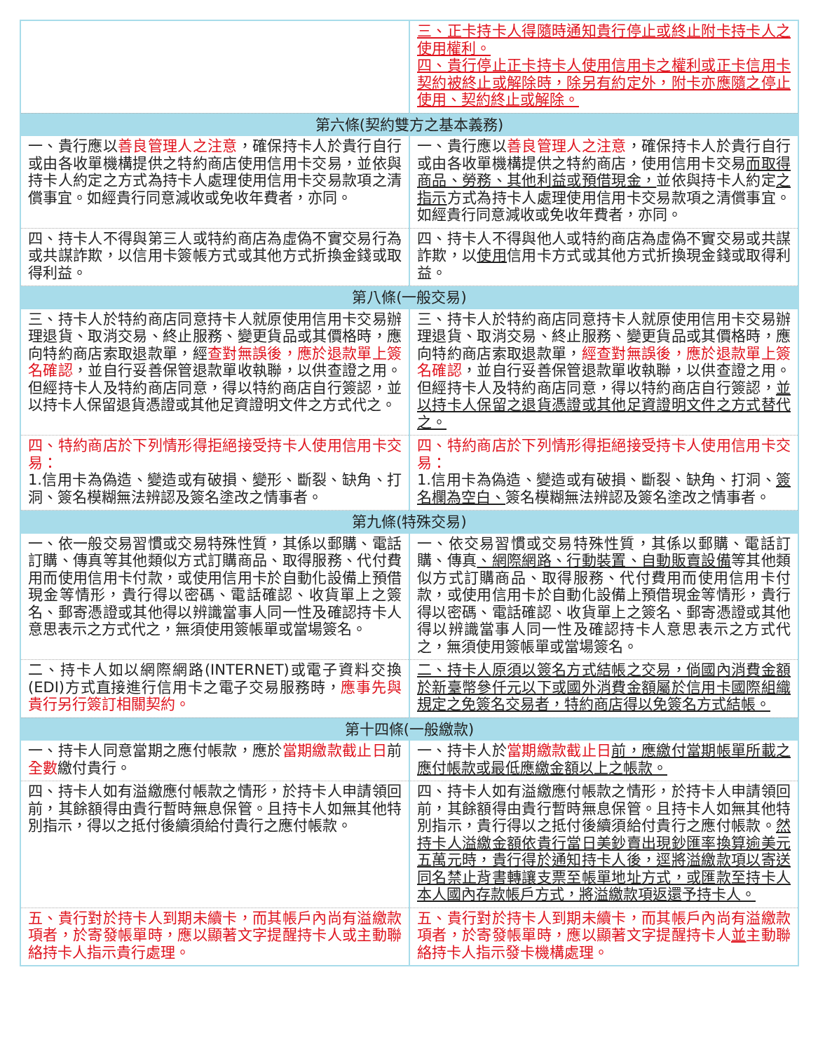| | 三、正卡持卡人得隨時通知貴行停止或終止附卡持卡人之使用權利。 四、貴行停止正卡持卡人使用信用卡之權利或正卡信用卡契約被終止或解除時，除另有約定外，附卡亦應隨之停止使用、契約終止或解除。 |
| 第六條(契約雙方之基本義務) | |
| 一、貴行應以 善良管理人之注意 ，確保持卡人於貴行自行或由各收單機構提供之特約商店使用信用卡交易，並依與持卡人約定之方式為持卡人處理使用信用卡交易款項之清償事宜。如經貴行同意減收或免收年費者，亦同。 | 一、貴行應以 善良管理人之注意 ，確保持卡人於貴行自行或由各收單機構提供之特約商店，使用信用卡交易 而取得商品、勞務、其他利益或預借現金， 並依與持卡人約定 之指示 方式為持卡人處理使用信用卡交易款項之清償事宜。如經貴行同意減收或免收年費者，亦同。 |
| 四、持卡人不得與第三人或特約商店為虛偽不實交易行為或共謀詐欺，以信用卡簽帳方式或其他方式折換金錢或取得利益。 | 四、持卡人不得與他人或特約商店為虛偽不實交易或共謀詐欺，以 使用 信用卡方式或其他方式折換現金錢或取得利益。 |
| 第八條(一般交易) | |
| 三、持卡人於特約商店同意持卡人就原使用信用卡交易辦理退貨、取消交易、終止服務、變更貨品或其價格時，應向特約商店索取退款單，經 查對無誤後，應於退款單上簽名確認 ，並自行妥善保管退款單收執聯，以供查證之用。但經持卡人及特約商店同意，得以特約商店自行簽認，並以持卡人保留退貨憑證或其他足資證明文件之方式代之。 | 三、持卡人於特約商店同意持卡人就原使用信用卡交易辦理退貨、取消交易、終止服務、變更貨品或其價格時，應向特約商店索取退款單， 經查對無誤後，應於退款單上簽名確認 ，並自行妥善保管退款單收執聯，以供查證之用。但經持卡人及特約商店同意，得以特約商店自行簽認， 並以持卡人保留之退貨憑證或其他足資證明文件之方式替代之。 |
| 四、特約商店於下列情形得拒絕接受持卡人使用信用卡交易： 1.信用卡為偽造、變造或有破損、變形、斷裂、缺角、打洞、簽名模糊無法辨認及簽名塗改之情事者。 | 四、特約商店於下列情形得拒絕接受持卡人使用信用卡交易： 1.信用卡為偽造、變造或有破損、斷裂、缺角、打洞、 簽名欄為空白、 簽名模糊無法辨認及簽名塗改之情事者。 |
| 第九條(特殊交易) | |
| 一、依一般交易習慣或交易特殊性質，其係以郵購、電話訂購、傳真等其他類似方式訂購商品、取得服務、代付費用而使用信用卡付款，或使用信用卡於自動化設備上預借現金等情形，貴行得以密碼、電話確認、收貨單上之簽名、郵寄憑證或其他得以辨識當事人同一性及確認持卡人意思表示之方式代之，無須使用簽帳單或當場簽名。 | 一、依交易習慣或交易特殊性質，其係以郵購、電話訂購、傳真 、網際網路、行動裝置、自動販賣設備 等其他類似方式訂購商品、取得服務、代付費用而使用信用卡付款，或使用信用卡於自動化設備上預借現金等情形，貴行得以密碼、電話確認、收貨單上之簽名、郵寄憑證或其他得以辨識當事人同一性及確認持卡人意思表示之方式代之，無須使用簽帳單或當場簽名。 |
| 二、持卡人如以網際網路(INTERNET)或電子資料交換(EDI)方式直接進行信用卡之電子交易服務時， 應事先與貴行另行簽訂相關契約。 | 二、持卡人原須以簽名方式結帳之交易，倘國內消費金額於新臺幣參仟元以下或國外消費金額屬於信用卡國際組織規定之免簽名交易者，特約商店得以免簽名方式結帳。 |
| 第十四條(一般繳款) | |
| 一、持卡人同意當期之應付帳款，應於 當期繳款截止日 前 全數 繳付貴行。 | 一、持卡人於 當期繳款截止日 前，應繳付當期帳單所載之應付帳款或最低應繳金額以上之帳款。 |
| 四、持卡人如有溢繳應付帳款之情形，於持卡人申請領回前，其餘額得由貴行暫時無息保管。且持卡人如無其他特別指示，得以之抵付後續須給付貴行之應付帳款。 | 四、持卡人如有溢繳應付帳款之情形，於持卡人申請領回前，其餘額得由貴行暫時無息保管。且持卡人如無其他特別指示，貴行得以之抵付後續須給付貴行之應付帳款。 然持卡人溢繳金額依貴行當日美鈔賣出現鈔匯率換算逾美元五萬元時，貴行得於通知持卡人後，逕將溢繳款項以寄送同名禁止背書轉讓支票至帳單地址方式，或匯款至持卡人本人國內存款帳戶方式，將溢繳款項返還予持卡人。 |
| 五、貴行對於持卡人到期未續卡，而其帳戶內尚有溢繳款項者，於寄發帳單時，應以顯著文字提醒持卡人或主動聯絡持卡人指示貴行處理。 | 五、貴行對於持卡人到期未續卡，而其帳戶內尚有溢繳款項者，於寄發帳單時，應以顯著文字提醒持卡人 並 主動聯絡持卡人指示發卡機構處理。 |